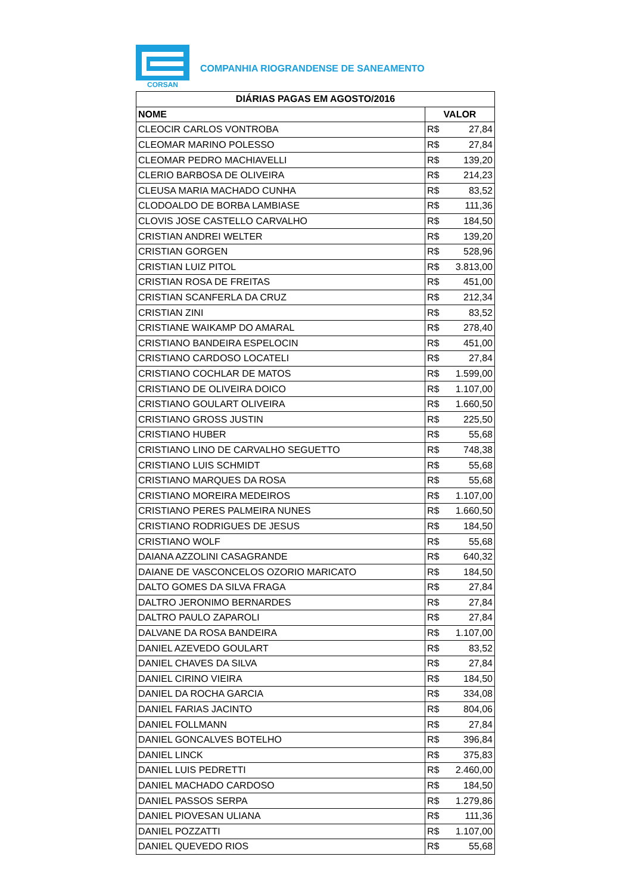CORSAN
COMPANHIA RIOGRANDENSE DE SANEAMENTO
| DIÁRIAS PAGAS EM AGOSTO/2016 | |
| --- | --- |
| NOME | VALOR |
| CLEOCIR CARLOS VONTROBA | R$ 27,84 |
| CLEOMAR MARINO POLESSO | R$ 27,84 |
| CLEOMAR PEDRO MACHIAVELLI | R$ 139,20 |
| CLERIO BARBOSA DE OLIVEIRA | R$ 214,23 |
| CLEUSA MARIA MACHADO CUNHA | R$ 83,52 |
| CLODOALDO DE BORBA LAMBIASE | R$ 111,36 |
| CLOVIS JOSE CASTELLO CARVALHO | R$ 184,50 |
| CRISTIAN ANDREI WELTER | R$ 139,20 |
| CRISTIAN GORGEN | R$ 528,96 |
| CRISTIAN LUIZ PITOL | R$ 3.813,00 |
| CRISTIAN ROSA DE FREITAS | R$ 451,00 |
| CRISTIAN SCANFERLA DA CRUZ | R$ 212,34 |
| CRISTIAN ZINI | R$ 83,52 |
| CRISTIANE WAIKAMP DO AMARAL | R$ 278,40 |
| CRISTIANO BANDEIRA ESPELOCIN | R$ 451,00 |
| CRISTIANO CARDOSO LOCATELI | R$ 27,84 |
| CRISTIANO COCHLAR DE MATOS | R$ 1.599,00 |
| CRISTIANO DE OLIVEIRA DOICO | R$ 1.107,00 |
| CRISTIANO GOULART OLIVEIRA | R$ 1.660,50 |
| CRISTIANO GROSS JUSTIN | R$ 225,50 |
| CRISTIANO HUBER | R$ 55,68 |
| CRISTIANO LINO DE CARVALHO SEGUETTO | R$ 748,38 |
| CRISTIANO LUIS SCHMIDT | R$ 55,68 |
| CRISTIANO MARQUES DA ROSA | R$ 55,68 |
| CRISTIANO MOREIRA MEDEIROS | R$ 1.107,00 |
| CRISTIANO PERES PALMEIRA NUNES | R$ 1.660,50 |
| CRISTIANO RODRIGUES DE JESUS | R$ 184,50 |
| CRISTIANO WOLF | R$ 55,68 |
| DAIANA AZZOLINI CASAGRANDE | R$ 640,32 |
| DAIANE DE VASCONCELOS OZORIO MARICATO | R$ 184,50 |
| DALTO GOMES DA SILVA FRAGA | R$ 27,84 |
| DALTRO JERONIMO BERNARDES | R$ 27,84 |
| DALTRO PAULO ZAPAROLI | R$ 27,84 |
| DALVANE DA ROSA BANDEIRA | R$ 1.107,00 |
| DANIEL AZEVEDO GOULART | R$ 83,52 |
| DANIEL CHAVES DA SILVA | R$ 27,84 |
| DANIEL CIRINO VIEIRA | R$ 184,50 |
| DANIEL DA ROCHA GARCIA | R$ 334,08 |
| DANIEL FARIAS JACINTO | R$ 804,06 |
| DANIEL FOLLMANN | R$ 27,84 |
| DANIEL GONCALVES BOTELHO | R$ 396,84 |
| DANIEL LINCK | R$ 375,83 |
| DANIEL LUIS PEDRETTI | R$ 2.460,00 |
| DANIEL MACHADO CARDOSO | R$ 184,50 |
| DANIEL PASSOS SERPA | R$ 1.279,86 |
| DANIEL PIOVESAN ULIANA | R$ 111,36 |
| DANIEL POZZATTI | R$ 1.107,00 |
| DANIEL QUEVEDO RIOS | R$ 55,68 |